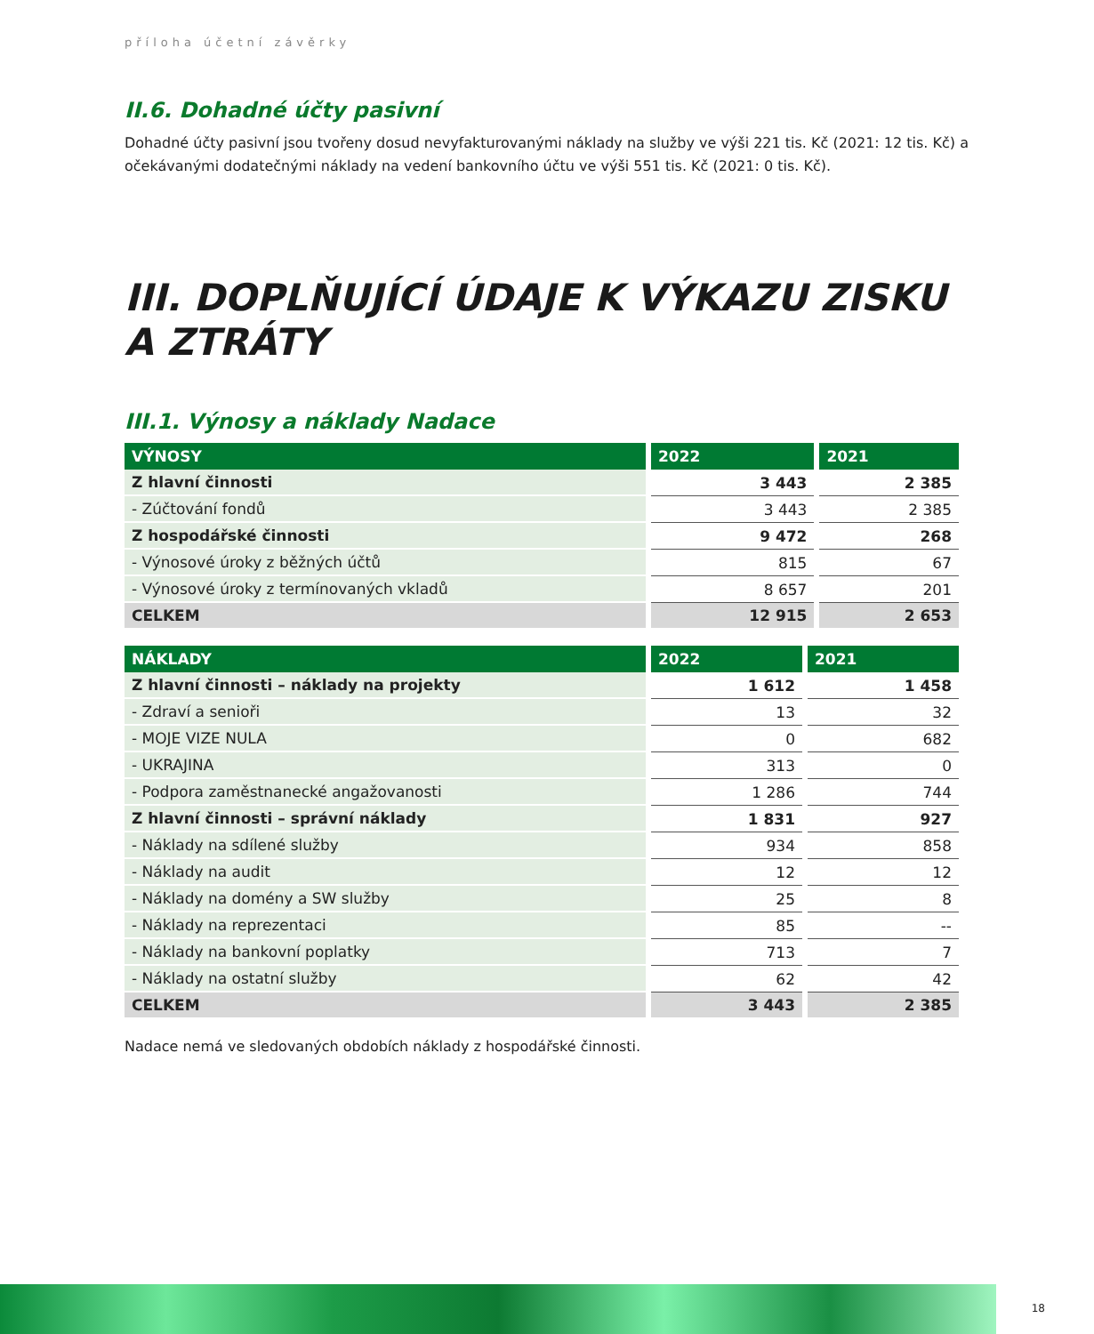příloha účetní závěrky
II.6. Dohadné účty pasivní
Dohadné účty pasivní jsou tvořeny dosud nevyfakturovanými náklady na služby ve výši 221 tis. Kč (2021: 12 tis. Kč) a očekávanými dodatečnými náklady na vedení bankovního účtu ve výši 551 tis. Kč (2021: 0 tis. Kč).
III. DOPLŇUJÍCÍ ÚDAJE K VÝKAZU ZISKU A ZTRÁTY
III.1. Výnosy a náklady Nadace
| VÝNOSY | 2022 | 2021 |
| --- | --- | --- |
| Z hlavní činnosti | 3 443 | 2 385 |
| - Zúčtování fondů | 3 443 | 2 385 |
| Z hospodářské činnosti | 9 472 | 268 |
| - Výnosové úroky z běžných účtů | 815 | 67 |
| - Výnosové úroky z termínovaných vkladů | 8 657 | 201 |
| CELKEM | 12 915 | 2 653 |
| NÁKLADY | 2022 | 2021 |
| --- | --- | --- |
| Z hlavní činnosti – náklady na projekty | 1 612 | 1 458 |
| - Zdraví a senioři | 13 | 32 |
| - MOJE VIZE NULA | 0 | 682 |
| - UKRAJINA | 313 | 0 |
| - Podpora zaměstnanecké angažovanosti | 1 286 | 744 |
| Z hlavní činnosti – správní náklady | 1 831 | 927 |
| - Náklady na sdílené služby | 934 | 858 |
| - Náklady na audit | 12 | 12 |
| - Náklady na domény a SW služby | 25 | 8 |
| - Náklady na reprezentaci | 85 | -- |
| - Náklady na bankovní poplatky | 713 | 7 |
| - Náklady na ostatní služby | 62 | 42 |
| CELKEM | 3 443 | 2 385 |
Nadace nemá ve sledovaných obdobích náklady z hospodářské činnosti.
18